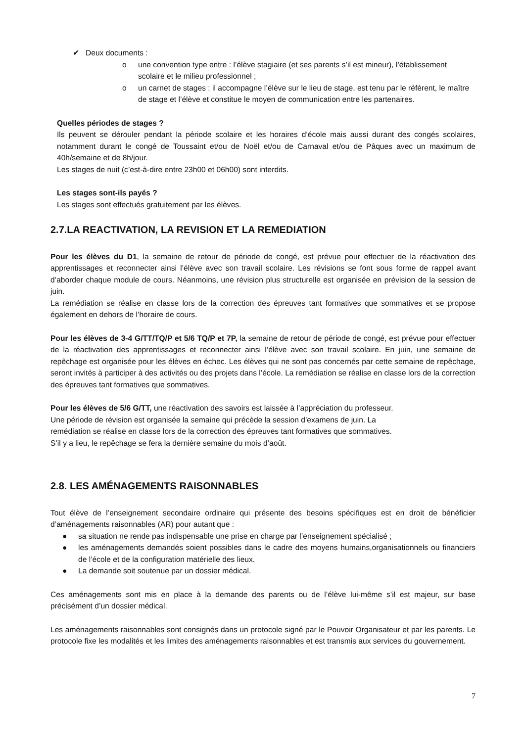✔ Deux documents :
o une convention type entre : l’élève stagiaire (et ses parents s’il est mineur), l’établissement scolaire et le milieu professionnel ;
o un carnet de stages : il accompagne l’élève sur le lieu de stage, est tenu par le référent, le maître de stage et l’élève et constitue le moyen de communication entre les partenaires.
Quelles périodes de stages ?
Ils peuvent se dérouler pendant la période scolaire et les horaires d’école mais aussi durant des congés scolaires, notamment durant le congé de Toussaint et/ou de Noël et/ou de Carnaval et/ou de Pâques avec un maximum de 40h/semaine et de 8h/jour.
Les stages de nuit (c’est-à-dire entre 23h00 et 06h00) sont interdits.
Les stages sont-ils payés ?
Les stages sont effectués gratuitement par les élèves.
2.7.LA REACTIVATION, LA REVISION ET LA REMEDIATION
Pour les élèves du D1, la semaine de retour de période de congé, est prévue pour effectuer de la réactivation des apprentissages et reconnecter ainsi l’élève avec son travail scolaire. Les révisions se font sous forme de rappel avant d’aborder chaque module de cours. Néanmoins, une révision plus structurelle est organisée en prévision de la session de juin.
La remédiation se réalise en classe lors de la correction des épreuves tant formatives que sommatives et se propose également en dehors de l’horaire de cours.
Pour les élèves de 3-4 G/TT/TQ/P et 5/6 TQ/P et 7P, la semaine de retour de période de congé, est prévue pour effectuer de la réactivation des apprentissages et reconnecter ainsi l’élève avec son travail scolaire. En juin, une semaine de repêchage est organisée pour les élèves en échec. Les élèves qui ne sont pas concernés par cette semaine de repêchage, seront invités à participer à des activités ou des projets dans l’école. La remédiation se réalise en classe lors de la correction des épreuves tant formatives que sommatives.
Pour les élèves de 5/6 G/TT, une réactivation des savoirs est laissée à l’appréciation du professeur.
Une période de révision est organisée la semaine qui précède la session d’examens de juin. La
remédiation se réalise en classe lors de la correction des épreuves tant formatives que sommatives.
S’il y a lieu, le repêchage se fera la dernière semaine du mois d’août.
2.8. LES AMÉNAGEMENTS RAISONNABLES
Tout élève de l’enseignement secondaire ordinaire qui présente des besoins spécifiques est en droit de bénéficier d’aménagements raisonnables (AR) pour autant que :
● sa situation ne rende pas indispensable une prise en charge par l’enseignement spécialisé ;
● les aménagements demandés soient possibles dans le cadre des moyens humains,organisationnels ou financiers de l’école et de la configuration matérielle des lieux.
● La demande soit soutenue par un dossier médical.
Ces aménagements sont mis en place à la demande des parents ou de l’élève lui-même s’il est majeur, sur base précisément d’un dossier médical.
Les aménagements raisonnables sont consignés dans un protocole signé par le Pouvoir Organisateur et par les parents. Le protocole fixe les modalités et les limites des aménagements raisonnables et est transmis aux services du gouvernement.
7